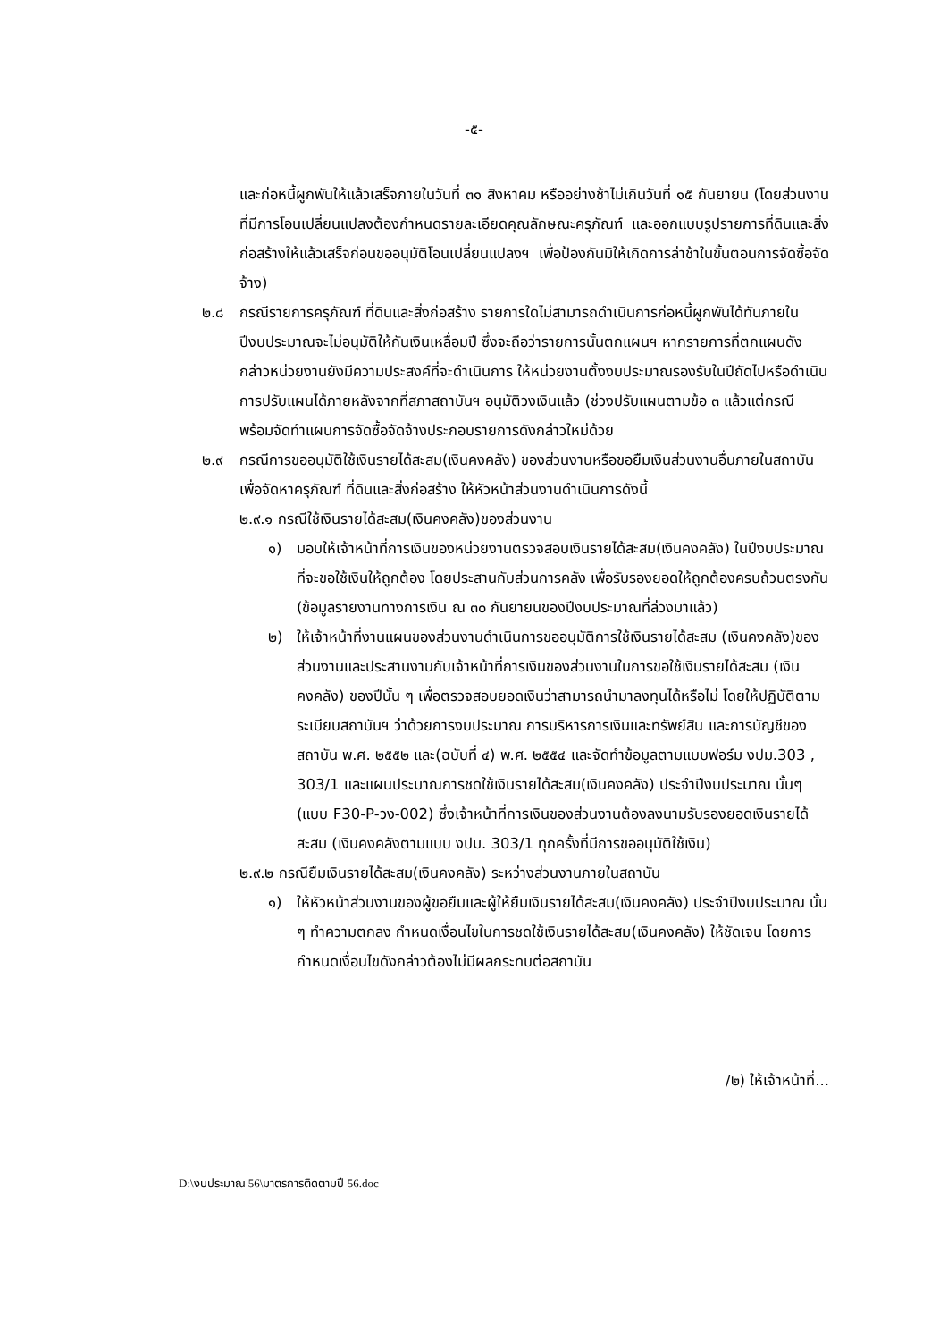-๕-
และก่อหนี้ผูกพันให้แล้วเสร็จภายในวันที่ ๓๑ สิงหาคม หรืออย่างช้าไม่เกินวันที่ ๑๕ กันยายน (โดยส่วนงานที่มีการโอนเปลี่ยนแปลงต้องกำหนดรายละเอียดคุณลักษณะครุภัณฑ์ และออกแบบรูปรายการที่ดินและสิ่งก่อสร้างให้แล้วเสร็จก่อนขออนุมัติโอนเปลี่ยนแปลงฯ เพื่อป้องกันมิให้เกิดการล่าช้าในขั้นตอนการจัดซื้อจัดจ้าง)
๒.๘ กรณีรายการครุภัณฑ์ ที่ดินและสิ่งก่อสร้าง รายการใดไม่สามารถดำเนินการก่อหนี้ผูกพันได้ทันภายในปีงบประมาณจะไม่อนุมัติให้กันเงินเหลื่อมปี ซึ่งจะถือว่ารายการนั้นตกแผนฯ หากรายการที่ตกแผนดังกล่าวหน่วยงานยังมีความประสงค์ที่จะดำเนินการ ให้หน่วยงานตั้งงบประมาณรองรับในปีถัดไปหรือดำเนินการปรับแผนได้ภายหลังจากที่สภาสถาบันฯ อนุมัติวงเงินแล้ว (ช่วงปรับแผนตามข้อ ๓ แล้วแต่กรณี พร้อมจัดทำแผนการจัดซื้อจัดจ้างประกอบรายการดังกล่าวใหม่ด้วย
๒.๙ กรณีการขออนุมัติใช้เงินรายได้สะสม(เงินคงคลัง) ของส่วนงานหรือขอยืมเงินส่วนงานอื่นภายในสถาบัน เพื่อจัดหาครุภัณฑ์ ที่ดินและสิ่งก่อสร้าง ให้หัวหน้าส่วนงานดำเนินการดังนี้
๒.๙.๑ กรณีใช้เงินรายได้สะสม(เงินคงคลัง)ของส่วนงาน
๑) มอบให้เจ้าหน้าที่การเงินของหน่วยงานตรวจสอบเงินรายได้สะสม(เงินคงคลัง) ในปีงบประมาณที่จะขอใช้เงินให้ถูกต้อง โดยประสานกับส่วนการคลัง เพื่อรับรองยอดให้ถูกต้องครบถ้วนตรงกัน (ข้อมูลรายงานทางการเงิน ณ ๓๐ กันยายนของปีงบประมาณที่ล่วงมาแล้ว)
๒) ให้เจ้าหน้าที่งานแผนของส่วนงานดำเนินการขออนุมัติการใช้เงินรายได้สะสม (เงินคงคลัง)ของส่วนงานและประสานงานกับเจ้าหน้าที่การเงินของส่วนงานในการขอใช้เงินรายได้สะสม (เงินคงคลัง) ของปีนั้น ๆ เพื่อตรวจสอบยอดเงินว่าสามารถนำมาลงทุนได้หรือไม่ โดยให้ปฏิบัติตามระเบียบสถาบันฯ ว่าด้วยการงบประมาณ การบริหารการเงินและทรัพย์สิน และการบัญชีของสถาบัน พ.ศ. ๒๕๕๒ และ(ฉบับที่ ๔) พ.ศ. ๒๕๕๔ และจัดทำข้อมูลตามแบบฟอร์ม งปม.303 , 303/1 และแผนประมาณการชดใช้เงินรายได้สะสม(เงินคงคลัง) ประจำปีงบประมาณ นั้นๆ (แบบ F30-P-วง-002) ซึ่งเจ้าหน้าที่การเงินของส่วนงานต้องลงนามรับรองยอดเงินรายได้สะสม (เงินคงคลังตามแบบ งปม. 303/1 ทุกครั้งที่มีการขออนุมัติใช้เงิน)
๒.๙.๒ กรณียืมเงินรายได้สะสม(เงินคงคลัง) ระหว่างส่วนงานภายในสถาบัน
๑) ให้หัวหน้าส่วนงานของผู้ขอยืมและผู้ให้ยืมเงินรายได้สะสม(เงินคงคลัง) ประจำปีงบประมาณ นั้น ๆ ทำความตกลง กำหนดเงื่อนไขในการชดใช้เงินรายได้สะสม(เงินคงคลัง) ให้ชัดเจน โดยการกำหนดเงื่อนไขดังกล่าวต้องไม่มีผลกระทบต่อสถาบัน
/๒) ให้เจ้าหน้าที่...
D:\งบประมาณ 56\มาตรการติดตามปี 56.doc